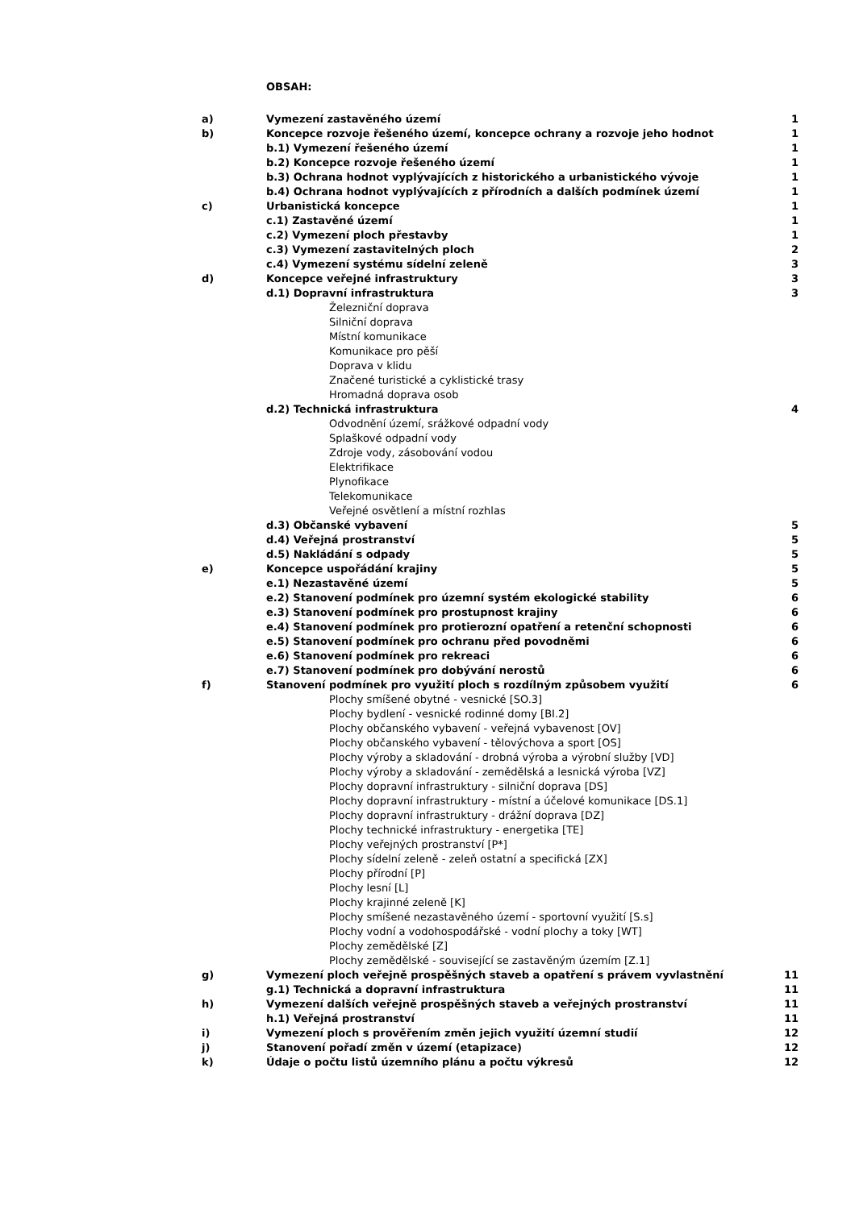OBSAH:
| a) | Vymezení zastavěného území | 1 |
| b) | Koncepce rozvoje řešeného území, koncepce ochrany a rozvoje jeho hodnot | 1 |
| | b.1) Vymezení řešeného území | 1 |
| | b.2) Koncepce rozvoje řešeného území | 1 |
| | b.3) Ochrana hodnot vyplývajících z historického a urbanistického vývoje | 1 |
| | b.4) Ochrana hodnot vyplývajících z přírodních a dalších podmínek území | 1 |
| c) | Urbanistická koncepce | 1 |
| | c.1) Zastavěné území | 1 |
| | c.2) Vymezení ploch přestavby | 1 |
| | c.3) Vymezení zastavitelných ploch | 2 |
| | c.4) Vymezení systému sídelní zeleně | 3 |
| d) | Koncepce veřejné infrastruktury | 3 |
| | d.1) Dopravní infrastruktura | 3 |
| | Železniční doprava | |
| | Silniční doprava | |
| | Místní komunikace | |
| | Komunikace pro pěší | |
| | Doprava v klidu | |
| | Značené turistické a cyklistické trasy | |
| | Hromadná doprava osob | |
| | d.2) Technická infrastruktura | 4 |
| | Odvodnění území, srážkové odpadní vody | |
| | Splaškové odpadní vody | |
| | Zdroje vody, zásobování vodou | |
| | Elektrifikace | |
| | Plynofikace | |
| | Telekomunikace | |
| | Veřejné osvětlení a místní rozhlas | |
| | d.3) Občanské vybavení | 5 |
| | d.4) Veřejná prostranství | 5 |
| | d.5) Nakládání s odpady | 5 |
| e) | Koncepce uspořádání krajiny | 5 |
| | e.1) Nezastavěné území | 5 |
| | e.2) Stanovení podmínek pro územní systém ekologické stability | 6 |
| | e.3) Stanovení podmínek pro prostupnost krajiny | 6 |
| | e.4) Stanovení podmínek pro protierozní opatření a retenční schopnosti | 6 |
| | e.5) Stanovení podmínek pro ochranu před povodněmi | 6 |
| | e.6) Stanovení podmínek pro rekreaci | 6 |
| | e.7) Stanovení podmínek pro dobývání nerostů | 6 |
| f) | Stanovení podmínek pro využití ploch s rozdílným způsobem využití | 6 |
| | Plochy smíšené obytné - vesnické [SO.3] | |
| | Plochy bydlení - vesnické rodinné domy [BI.2] | |
| | Plochy občanského vybavení - veřejná vybavenost [OV] | |
| | Plochy občanského vybavení - tělovýchova a sport [OS] | |
| | Plochy výroby a skladování - drobná výroba a výrobní služby [VD] | |
| | Plochy výroby a skladování - zemědělská a lesnická výroba [VZ] | |
| | Plochy dopravní infrastruktury - silniční doprava [DS] | |
| | Plochy dopravní infrastruktury - místní a účelové komunikace [DS.1] | |
| | Plochy dopravní infrastruktury - drážní doprava [DZ] | |
| | Plochy technické infrastruktury - energetika [TE] | |
| | Plochy veřejných prostranství [P*] | |
| | Plochy sídelní zeleně - zeleň ostatní a specifická [ZX] | |
| | Plochy přírodní [P] | |
| | Plochy lesní [L] | |
| | Plochy krajinné zeleně [K] | |
| | Plochy smíšené nezastavěného území - sportovní využití [S.s] | |
| | Plochy vodní a vodohospodářské - vodní plochy a toky [WT] | |
| | Plochy zemědělské [Z] | |
| | Plochy zemědělské - související se zastavěným územím [Z.1] | |
| g) | Vymezení ploch veřejně prospěšných staveb a opatření s právem vyvlastnění | 11 |
| | g.1) Technická a dopravní infrastruktura | 11 |
| h) | Vymezení dalších veřejně prospěšných staveb a veřejných prostranství | 11 |
| | h.1) Veřejná prostranství | 11 |
| i) | Vymezení ploch s prověřením změn jejich využití územní studií | 12 |
| j) | Stanovení pořadí změn v území (etapizace) | 12 |
| k) | Údaje o počtu listů územního plánu a počtu výkresů | 12 |